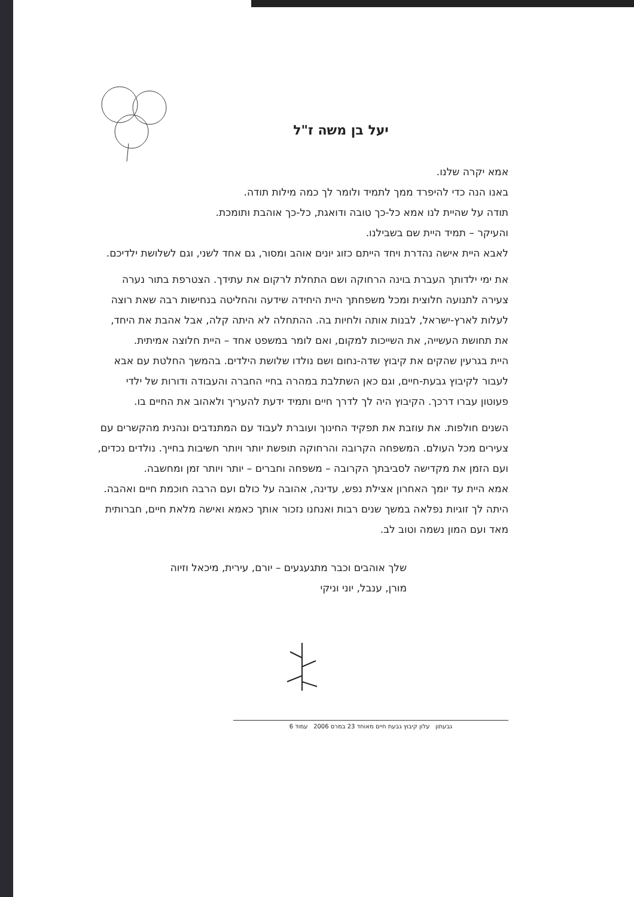יעל בן משה ז"ל
אמא יקרה שלנו.
באנו הנה כדי להיפרד ממך לתמיד ולומר לך כמה מילות תודה.
תודה על שהיית לנו אמא כל-כך טובה ודואגת, כל-כך אוהבת ותומכת.
והעיקר – תמיד היית שם בשבילנו.
לאבא היית אישה נהדרת ויחד הייתם כזוג יונים אוהב ומסור, גם אחד לשני, וגם לשלושת ילדיכם.
את ימי ילדותך העברת בוינה הרחוקה ושם התחלת לרקום את עתידך. הצטרפת בתור נערה צעירה לתנועה חלוצית ומכל משפחתך היית היחידה שידעה והחליטה בנחישות רבה שאת רוצה לעלות לארץ-ישראל, לבנות אותה ולחיות בה. ההתחלה לא היתה קלה, אבל אהבת את היחד, את תחושת העשייה, את השייכות למקום, ואם לומר במשפט אחד – היית חלוצה אמיתית.
היית בגרעין שהקים את קיבוץ שדה-נחום ושם נולדו שלושת הילדים. בהמשך החלטת עם אבא לעבור לקיבוץ גבעת-חיים, וגם כאן השתלבת במהרה בחיי החברה והעבודה ודורות של ילדי פעוטון עברו דרכך. הקיבוץ היה לך לדרך חיים ותמיד ידעת להעריך ולאהוב את החיים בו.
השנים חולפות. את עוזבת את תפקיד החינוך ועוברת לעבוד עם המתנדבים ונהנית מהקשרים עם צעירים מכל העולם. המשפחה הקרובה והרחוקה תופשת יותר ויותר חשיבות בחייך. נולדים נכדים, ועם הזמן את מקדישה לסביבתך הקרובה – משפחה וחברים – יותר ויותר זמן ומחשבה.
אמא היית עד יומך האחרון אצילת נפש, עדינה, אהובה על כולם ועם הרבה חוכמת חיים ואהבה. היתה לך זוגיות נפלאה במשך שנים רבות ואנחנו נזכור אותך כאמא ואישה מלאת חיים, חברותית מאד ועם המון נשמה וטוב לב.
שלך אוהבים וכבר מתגעגעים – יורם, עירית, מיכאל וזיוה
מורן, ענבל, יוני וניקי
גבעתון עלון קיבוץ גבעת חיים מאוחד 23 במרס 2006 עמוד 6